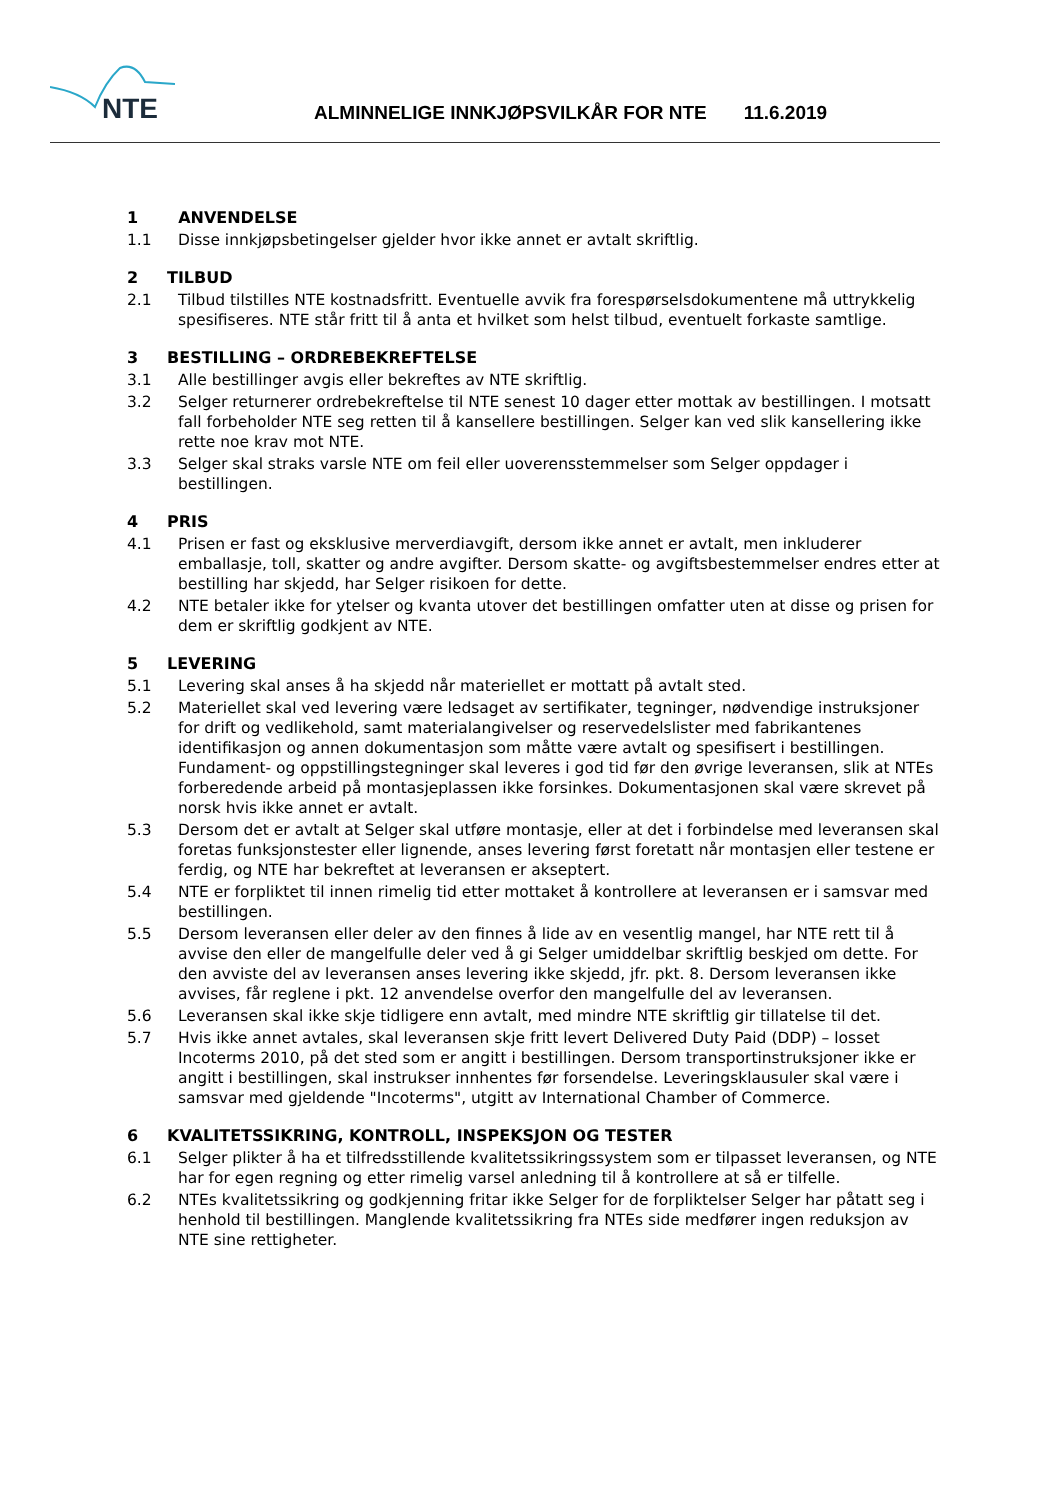NTE
ALMINNELIGE INNKJØPSVILKÅR FOR NTE 11.6.2019
1 ANVENDELSE
1.1 Disse innkjøpsbetingelser gjelder hvor ikke annet er avtalt skriftlig.
2 TILBUD
2.1 Tilbud tilstilles NTE kostnadsfritt. Eventuelle avvik fra forespørselsdokumentene må uttrykkelig spesifiseres. NTE står fritt til å anta et hvilket som helst tilbud, eventuelt forkaste samtlige.
3 BESTILLING – ORDREBEKREFTELSE
3.1 Alle bestillinger avgis eller bekreftes av NTE skriftlig.
3.2 Selger returnerer ordrebekreftelse til NTE senest 10 dager etter mottak av bestillingen. I motsatt fall forbeholder NTE seg retten til å kansellere bestillingen. Selger kan ved slik kansellering ikke rette noe krav mot NTE.
3.3 Selger skal straks varsle NTE om feil eller uoverensstemmelser som Selger oppdager i bestillingen.
4 PRIS
4.1 Prisen er fast og eksklusive merverdiavgift, dersom ikke annet er avtalt, men inkluderer emballasje, toll, skatter og andre avgifter. Dersom skatte- og avgiftsbestemmelser endres etter at bestilling har skjedd, har Selger risikoen for dette.
4.2 NTE betaler ikke for ytelser og kvanta utover det bestillingen omfatter uten at disse og prisen for dem er skriftlig godkjent av NTE.
5 LEVERING
5.1 Levering skal anses å ha skjedd når materiellet er mottatt på avtalt sted.
5.2 Materiellet skal ved levering være ledsaget av sertifikater, tegninger, nødvendige instruksjoner for drift og vedlikehold, samt materialangivelser og reservedelslister med fabrikantenes identifikasjon og annen dokumentasjon som måtte være avtalt og spesifisert i bestillingen. Fundament- og oppstillingstegninger skal leveres i god tid før den øvrige leveransen, slik at NTEs forberedende arbeid på montasjeplassen ikke forsinkes. Dokumentasjonen skal være skrevet på norsk hvis ikke annet er avtalt.
5.3 Dersom det er avtalt at Selger skal utføre montasje, eller at det i forbindelse med leveransen skal foretas funksjonstester eller lignende, anses levering først foretatt når montasjen eller testene er ferdig, og NTE har bekreftet at leveransen er akseptert.
5.4 NTE er forpliktet til innen rimelig tid etter mottaket å kontrollere at leveransen er i samsvar med bestillingen.
5.5 Dersom leveransen eller deler av den finnes å lide av en vesentlig mangel, har NTE rett til å avvise den eller de mangelfulle deler ved å gi Selger umiddelbar skriftlig beskjed om dette. For den avviste del av leveransen anses levering ikke skjedd, jfr. pkt. 8. Dersom leveransen ikke avvises, får reglene i pkt. 12 anvendelse overfor den mangelfulle del av leveransen.
5.6 Leveransen skal ikke skje tidligere enn avtalt, med mindre NTE skriftlig gir tillatelse til det.
5.7 Hvis ikke annet avtales, skal leveransen skje fritt levert Delivered Duty Paid (DDP) – losset Incoterms 2010, på det sted som er angitt i bestillingen. Dersom transportinstruksjoner ikke er angitt i bestillingen, skal instrukser innhentes før forsendelse. Leveringsklausuler skal være i samsvar med gjeldende "Incoterms", utgitt av International Chamber of Commerce.
6 KVALITETSSIKRING, KONTROLL, INSPEKSJON OG TESTER
6.1 Selger plikter å ha et tilfredsstillende kvalitetssikringssystem som er tilpasset leveransen, og NTE har for egen regning og etter rimelig varsel anledning til å kontrollere at så er tilfelle.
6.2 NTEs kvalitetssikring og godkjenning fritar ikke Selger for de forpliktelser Selger har påtatt seg i henhold til bestillingen. Manglende kvalitetssikring fra NTEs side medfører ingen reduksjon av NTE sine rettigheter.